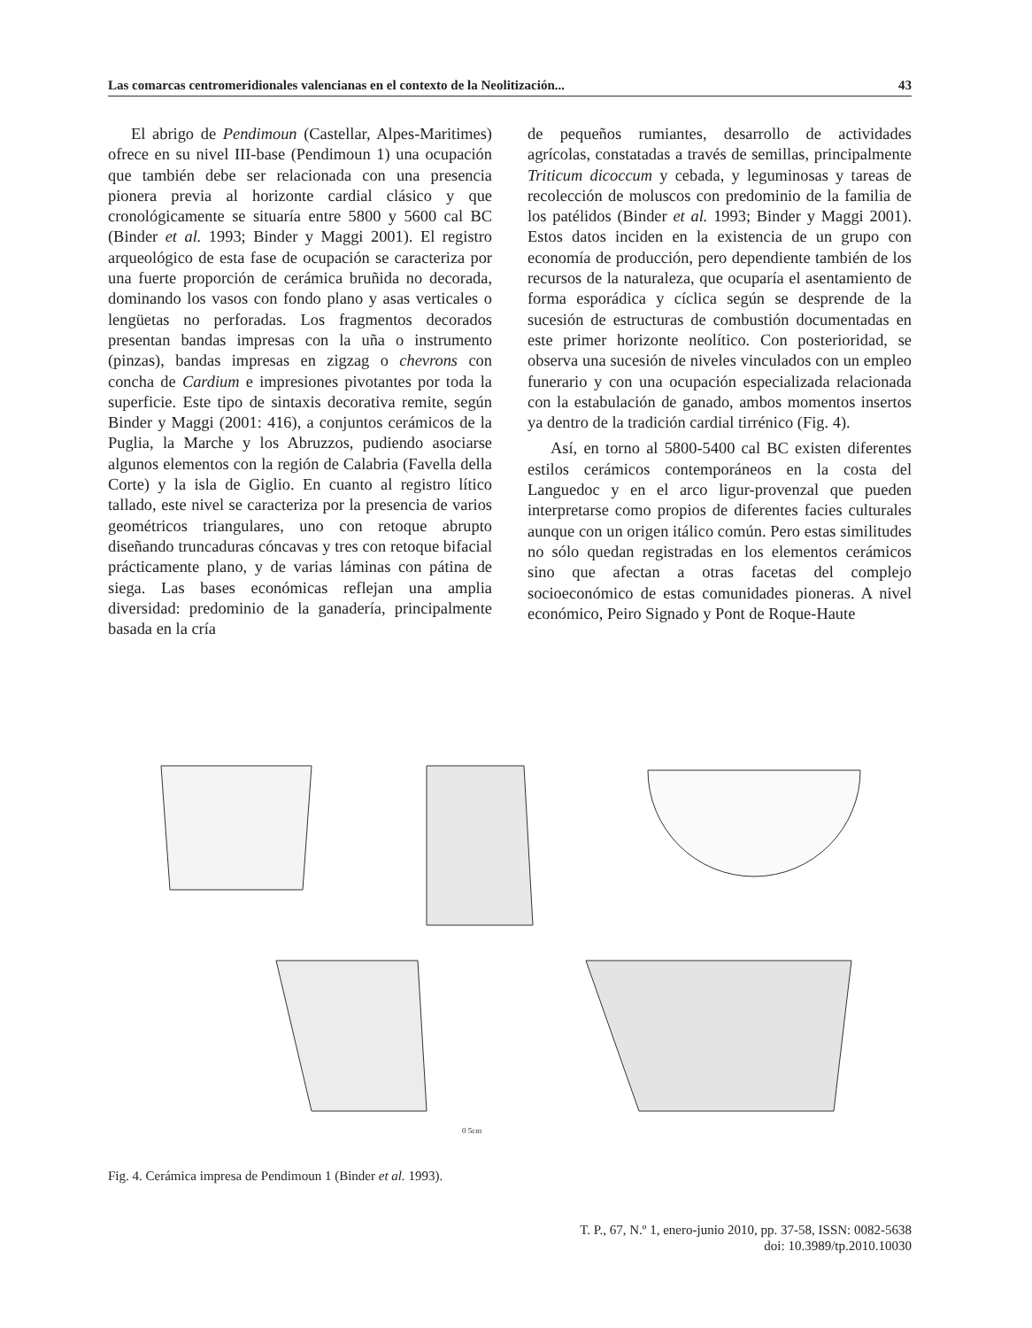Las comarcas centromeridionales valencianas en el contexto de la Neolitización... 43
El abrigo de Pendimoun (Castellar, Alpes-Maritimes) ofrece en su nivel III-base (Pendimoun 1) una ocupación que también debe ser relacionada con una presencia pionera previa al horizonte cardial clásico y que cronológicamente se situaría entre 5800 y 5600 cal BC (Binder et al. 1993; Binder y Maggi 2001). El registro arqueológico de esta fase de ocupación se caracteriza por una fuerte proporción de cerámica bruñida no decorada, dominando los vasos con fondo plano y asas verticales o lengüetas no perforadas. Los fragmentos decorados presentan bandas impresas con la uña o instrumento (pinzas), bandas impresas en zigzag o chevrons con concha de Cardium e impresiones pivotantes por toda la superficie. Este tipo de sintaxis decorativa remite, según Binder y Maggi (2001: 416), a conjuntos cerámicos de la Puglia, la Marche y los Abruzzos, pudiendo asociarse algunos elementos con la región de Calabria (Favella della Corte) y la isla de Giglio. En cuanto al registro lítico tallado, este nivel se caracteriza por la presencia de varios geométricos triangulares, uno con retoque abrupto diseñando truncaduras cóncavas y tres con retoque bifacial prácticamente plano, y de varias láminas con pátina de siega. Las bases económicas reflejan una amplia diversidad: predominio de la ganadería, principalmente basada en la cría
de pequeños rumiantes, desarrollo de actividades agrícolas, constatadas a través de semillas, principalmente Triticum dicoccum y cebada, y leguminosas y tareas de recolección de moluscos con predominio de la familia de los patélidos (Binder et al. 1993; Binder y Maggi 2001). Estos datos inciden en la existencia de un grupo con economía de producción, pero dependiente también de los recursos de la naturaleza, que ocuparía el asentamiento de forma esporádica y cíclica según se desprende de la sucesión de estructuras de combustión documentadas en este primer horizonte neolítico. Con posterioridad, se observa una sucesión de niveles vinculados con un empleo funerario y con una ocupación especializada relacionada con la estabulación de ganado, ambos momentos insertos ya dentro de la tradición cardial tirrénico (Fig. 4).
Así, en torno al 5800-5400 cal BC existen diferentes estilos cerámicos contemporáneos en la costa del Languedoc y en el arco ligur-provenzal que pueden interpretarse como propios de diferentes facies culturales aunque con un origen itálico común. Pero estas similitudes no sólo quedan registradas en los elementos cerámicos sino que afectan a otras facetas del complejo socioeconómico de estas comunidades pioneras. A nivel económico, Peiro Signado y Pont de Roque-Haute
0 5cm
Fig. 4. Cerámica impresa de Pendimoun 1 (Binder et al. 1993).
T. P., 67, N.º 1, enero-junio 2010, pp. 37-58, ISSN: 0082-5638
doi: 10.3989/tp.2010.10030